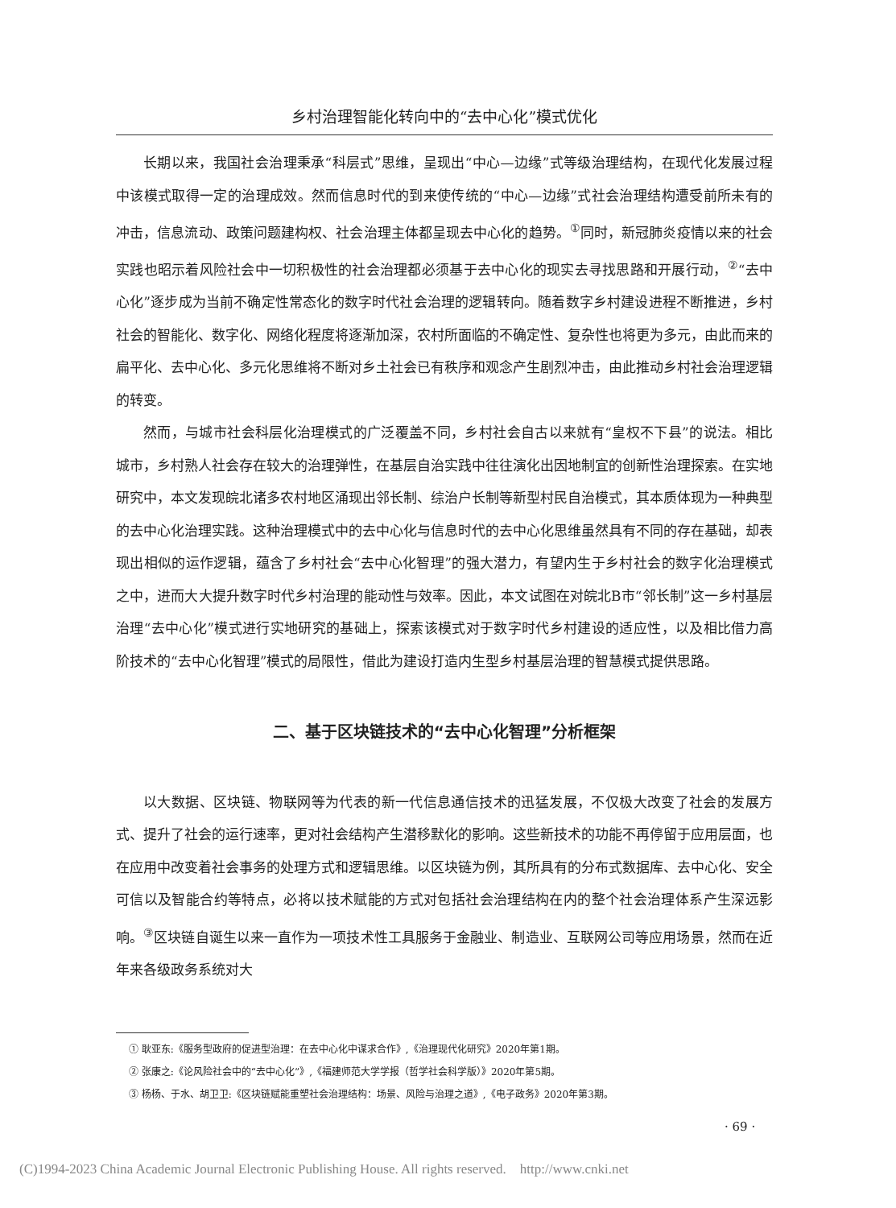乡村治理智能化转向中的“去中心化”模式优化
长期以来，我国社会治理秉承“科层式”思维，呈现出“中心—边缘”式等级治理结构，在现代化发展过程中该模式取得一定的治理成效。然而信息时代的到来使传统的“中心—边缘”式社会治理结构遭受前所未有的冲击，信息流动、政策问题建构权、社会治理主体都呈现去中心化的趋势。<sup>①</sup>同时，新冠肺炎疫情以来的社会实践也昭示着风险社会中一切积极性的社会治理都必须基于去中心化的现实去寻找思路和开展行动，<sup>②</sup>“去中心化”逐步成为当前不确定性常态化的数字时代社会治理的逻辑转向。随着数字乡村建设进程不断推进，乡村社会的智能化、数字化、网络化程度将逐渐加深，农村所面临的不确定性、复杂性也将更为多元，由此而来的扁平化、去中心化、多元化思维将不断对乡土社会已有秩序和观念产生剧烈冲击，由此推动乡村社会治理逻辑的转变。
然而，与城市社会科层化治理模式的广泛覆盖不同，乡村社会自古以来就有“皇权不下县”的说法。相比城市，乡村熟人社会存在较大的治理弹性，在基层自治实践中往往演化出因地制宜的创新性治理探索。在实地研究中，本文发现皖北诸多农村地区涌现出邻长制、综治户长制等新型村民自治模式，其本质体现为一种典型的去中心化治理实践。这种治理模式中的去中心化与信息时代的去中心化思维虽然具有不同的存在基础，却表现出相似的运作逻辑，蕴含了乡村社会“去中心化智理”的强大潜力，有望内生于乡村社会的数字化治理模式之中，进而大大提升数字时代乡村治理的能动性与效率。因此，本文试图在对皖北B市“邻长制”这一乡村基层治理“去中心化”模式进行实地研究的基础上，探索该模式对于数字时代乡村建设的适应性，以及相比借力高阶技术的“去中心化智理”模式的局限性，借此为建设打造内生型乡村基层治理的智慧模式提供思路。
二、基于区块链技术的“去中心化智理”分析框架
以大数据、区块链、物联网等为代表的新一代信息通信技术的迅猛发展，不仅极大改变了社会的发展方式、提升了社会的运行速率，更对社会结构产生潜移默化的影响。这些新技术的功能不再停留于应用层面，也在应用中改变着社会事务的处理方式和逻辑思维。以区块链为例，其所具有的分布式数据库、去中心化、安全可信以及智能合约等特点，必将以技术赋能的方式对包括社会治理结构在内的整个社会治理体系产生深远影响。<sup>③</sup>区块链自诞生以来一直作为一项技术性工具服务于金融业、制造业、互联网公司等应用场景，然而在近年来各级政务系统对大
① 耿亚东:《服务型政府的促进型治理：在去中心化中谋求合作》,《治理现代化研究》2020年第1期。
② 张康之:《论风险社会中的“去中心化”》,《福建师范大学学报（哲学社会科学版）》2020年第5期。
③ 杨杨、于水、胡卫卫:《区块链赋能重塑社会治理结构：场景、风险与治理之道》,《电子政务》2020年第3期。
· 69 ·
(C)1994-2023 China Academic Journal Electronic Publishing House. All rights reserved. http://www.cnki.net